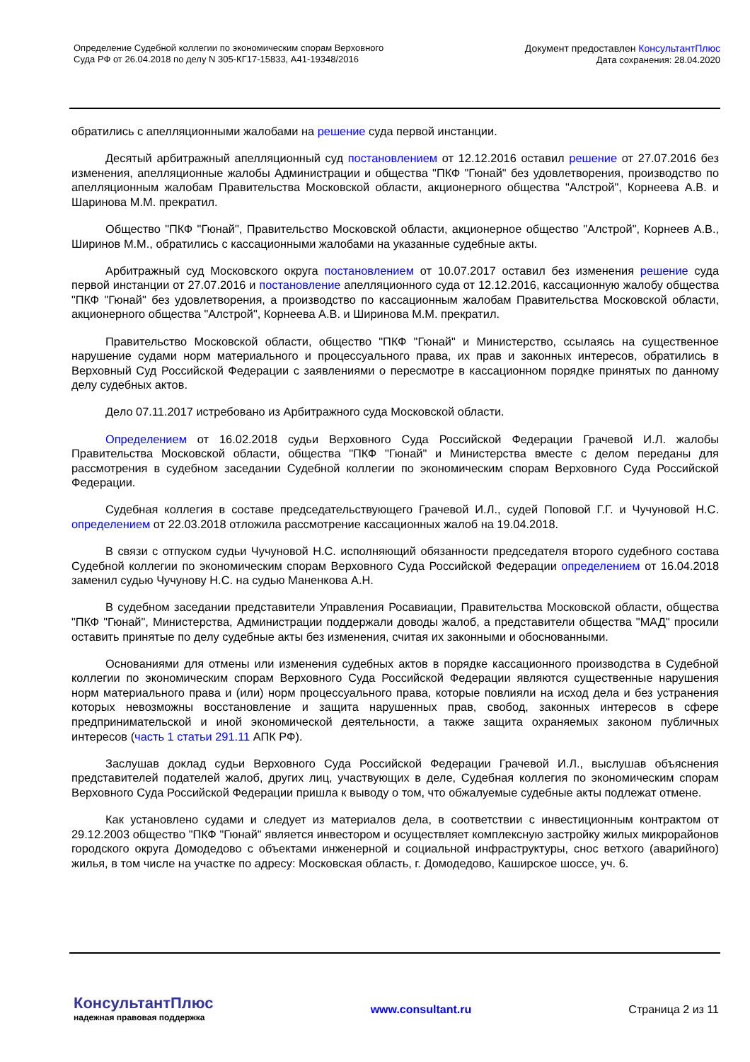Определение Судебной коллегии по экономическим спорам Верховного
Суда РФ от 26.04.2018 по делу N 305-КГ17-15833, А41-19348/2016
Документ предоставлен КонсультантПлюс
Дата сохранения: 28.04.2020
обратились с апелляционными жалобами на решение суда первой инстанции.
Десятый арбитражный апелляционный суд постановлением от 12.12.2016 оставил решение от 27.07.2016 без изменения, апелляционные жалобы Администрации и общества "ПКФ "Гюнай" без удовлетворения, производство по апелляционным жалобам Правительства Московской области, акционерного общества "Алстрой", Корнеева А.В. и Шаринова М.М. прекратил.
Общество "ПКФ "Гюнай", Правительство Московской области, акционерное общество "Алстрой", Корнеев А.В., Ширинов М.М., обратились с кассационными жалобами на указанные судебные акты.
Арбитражный суд Московского округа постановлением от 10.07.2017 оставил без изменения решение суда первой инстанции от 27.07.2016 и постановление апелляционного суда от 12.12.2016, кассационную жалобу общества "ПКФ "Гюнай" без удовлетворения, а производство по кассационным жалобам Правительства Московской области, акционерного общества "Алстрой", Корнеева А.В. и Ширинова М.М. прекратил.
Правительство Московской области, общество "ПКФ "Гюнай" и Министерство, ссылаясь на существенное нарушение судами норм материального и процессуального права, их прав и законных интересов, обратились в Верховный Суд Российской Федерации с заявлениями о пересмотре в кассационном порядке принятых по данному делу судебных актов.
Дело 07.11.2017 истребовано из Арбитражного суда Московской области.
Определением от 16.02.2018 судьи Верховного Суда Российской Федерации Грачевой И.Л. жалобы Правительства Московской области, общества "ПКФ "Гюнай" и Министерства вместе с делом переданы для рассмотрения в судебном заседании Судебной коллегии по экономическим спорам Верховного Суда Российской Федерации.
Судебная коллегия в составе председательствующего Грачевой И.Л., судей Поповой Г.Г. и Чучуновой Н.С. определением от 22.03.2018 отложила рассмотрение кассационных жалоб на 19.04.2018.
В связи с отпуском судьи Чучуновой Н.С. исполняющий обязанности председателя второго судебного состава Судебной коллегии по экономическим спорам Верховного Суда Российской Федерации определением от 16.04.2018 заменил судью Чучунову Н.С. на судью Маненкова А.Н.
В судебном заседании представители Управления Росавиации, Правительства Московской области, общества "ПКФ "Гюнай", Министерства, Администрации поддержали доводы жалоб, а представители общества "МАД" просили оставить принятые по делу судебные акты без изменения, считая их законными и обоснованными.
Основаниями для отмены или изменения судебных актов в порядке кассационного производства в Судебной коллегии по экономическим спорам Верховного Суда Российской Федерации являются существенные нарушения норм материального права и (или) норм процессуального права, которые повлияли на исход дела и без устранения которых невозможны восстановление и защита нарушенных прав, свобод, законных интересов в сфере предпринимательской и иной экономической деятельности, а также защита охраняемых законом публичных интересов (часть 1 статьи 291.11 АПК РФ).
Заслушав доклад судьи Верховного Суда Российской Федерации Грачевой И.Л., выслушав объяснения представителей подателей жалоб, других лиц, участвующих в деле, Судебная коллегия по экономическим спорам Верховного Суда Российской Федерации пришла к выводу о том, что обжалуемые судебные акты подлежат отмене.
Как установлено судами и следует из материалов дела, в соответствии с инвестиционным контрактом от 29.12.2003 общество "ПКФ "Гюнай" является инвестором и осуществляет комплексную застройку жилых микрорайонов городского округа Домодедово с объектами инженерной и социальной инфраструктуры, снос ветхого (аварийного) жилья, в том числе на участке по адресу: Московская область, г. Домодедово, Каширское шоссе, уч. 6.
КонсультантПлюс
надежная правовая поддержка
www.consultant.ru Страница 2 из 11